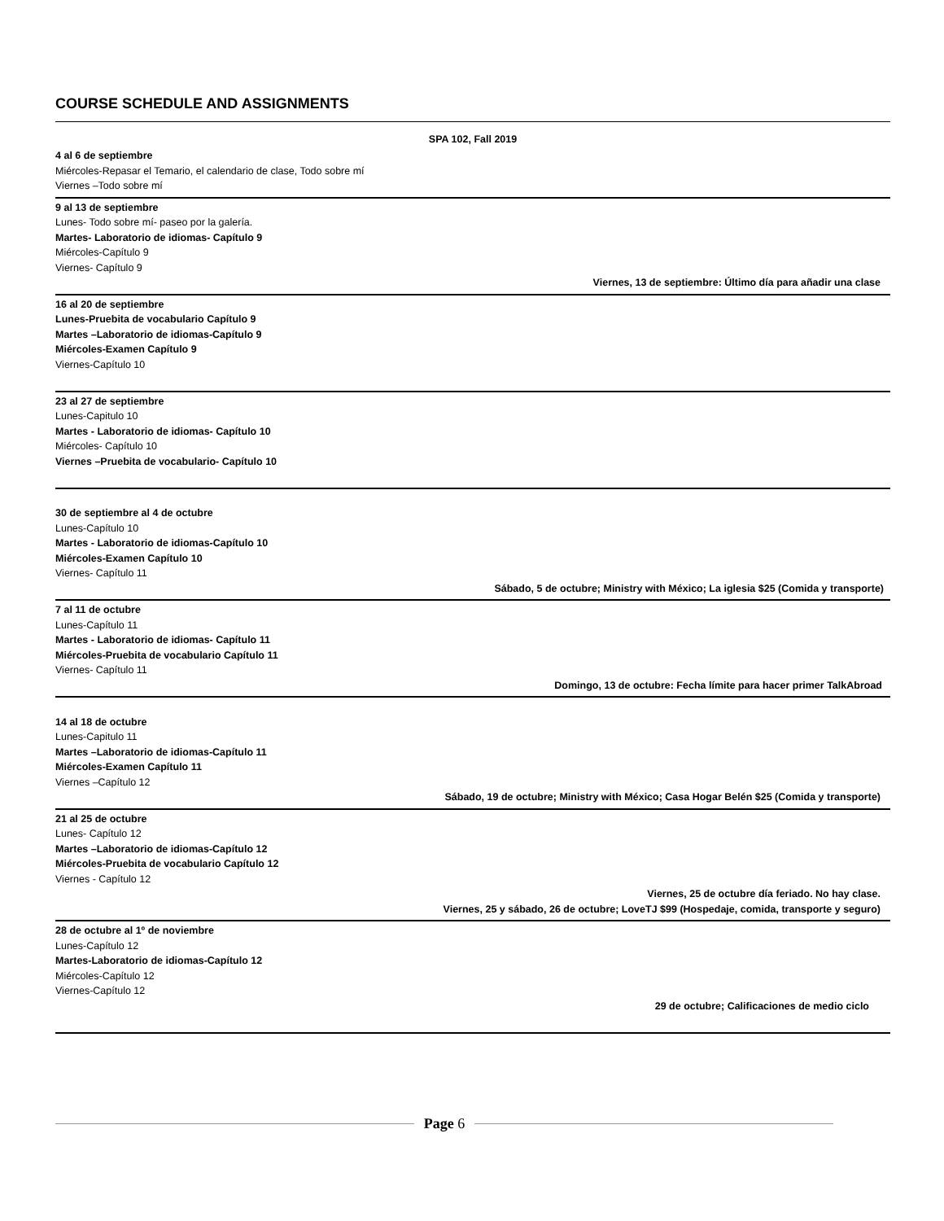COURSE SCHEDULE AND ASSIGNMENTS
SPA 102, Fall 2019
4 al 6 de septiembre
Miércoles-Repasar el Temario, el calendario de clase, Todo sobre mí
Viernes –Todo sobre mí
9 al 13 de septiembre
Lunes- Todo sobre mí- paseo por la galería.
Martes- Laboratorio de idiomas- Capítulo 9
Miércoles-Capítulo 9
Viernes- Capítulo 9
Viernes, 13 de septiembre: Último día para añadir una clase
16 al 20 de septiembre
Lunes-Pruebita de vocabulario Capítulo 9
Martes –Laboratorio de idiomas-Capítulo 9
Miércoles-Examen Capítulo 9
Viernes-Capítulo 10
23 al 27 de septiembre
Lunes-Capitulo 10
Martes - Laboratorio de idiomas- Capítulo 10
Miércoles- Capítulo 10
Viernes –Pruebita de vocabulario- Capítulo 10
30 de septiembre al 4 de octubre
Lunes-Capítulo 10
Martes - Laboratorio de idiomas-Capítulo 10
Miércoles-Examen Capítulo 10
Viernes- Capítulo 11
Sábado, 5 de octubre; Ministry with México; La iglesia $25 (Comida y transporte)
7 al 11 de octubre
Lunes-Capítulo 11
Martes - Laboratorio de idiomas- Capítulo 11
Miércoles-Pruebita de vocabulario Capítulo 11
Viernes- Capítulo 11
Domingo, 13 de octubre: Fecha límite para hacer primer TalkAbroad
14 al 18 de octubre
Lunes-Capitulo 11
Martes –Laboratorio de idiomas-Capítulo 11
Miércoles-Examen Capítulo 11
Viernes –Capítulo 12
Sábado, 19 de octubre; Ministry with México; Casa Hogar Belén $25 (Comida y transporte)
21 al 25 de octubre
Lunes- Capítulo 12
Martes –Laboratorio de idiomas-Capítulo 12
Miércoles-Pruebita de vocabulario Capítulo 12
Viernes - Capítulo 12
Viernes, 25 de octubre día feriado. No hay clase.
Viernes, 25 y sábado, 26 de octubre; LoveTJ $99 (Hospedaje, comida, transporte y seguro)
28 de octubre al 1º de noviembre
Lunes-Capítulo 12
Martes-Laboratorio de idiomas-Capítulo 12
Miércoles-Capítulo 12
Viernes-Capítulo 12
29 de octubre; Calificaciones de medio ciclo
Page 6